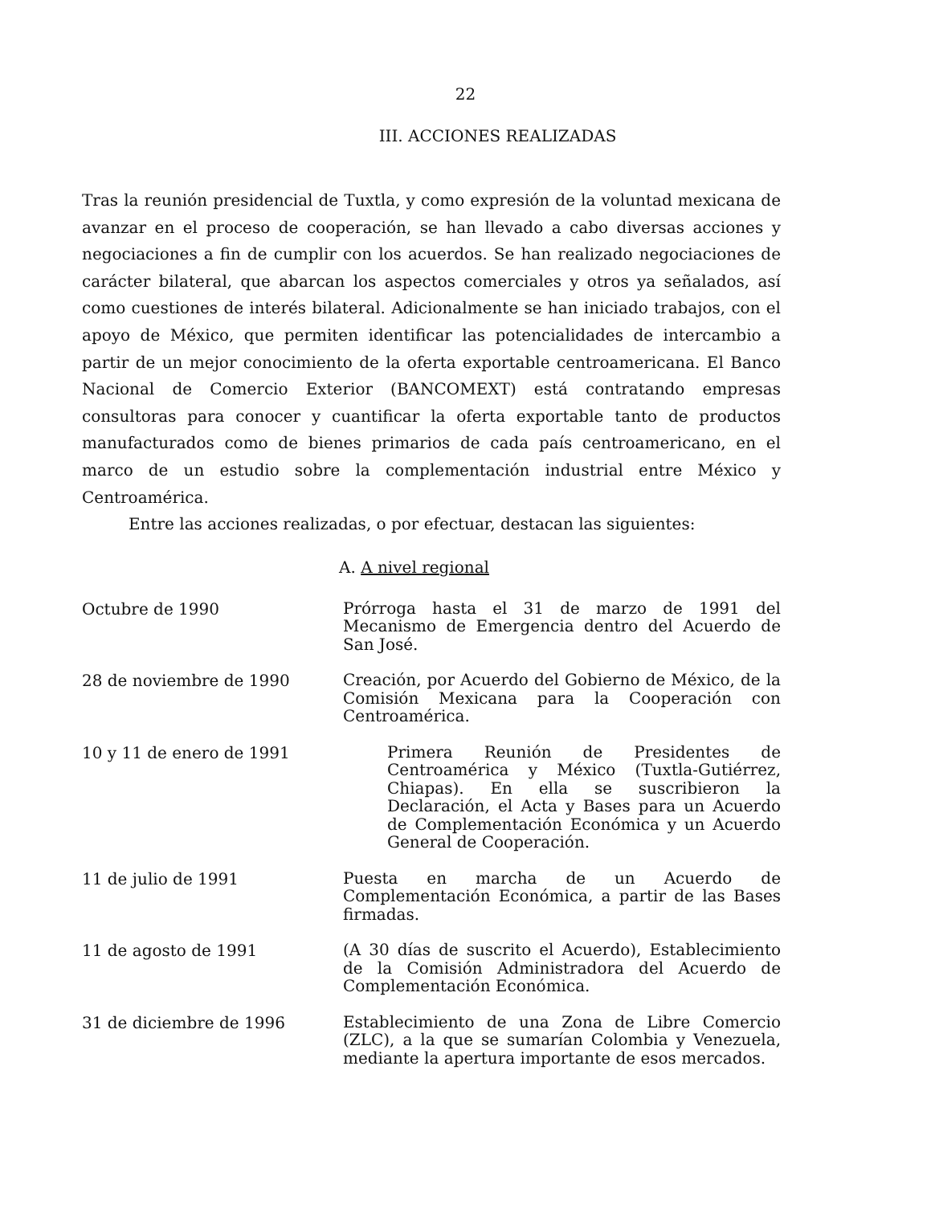22
III. ACCIONES REALIZADAS
Tras la reunión presidencial de Tuxtla, y como expresión de la voluntad mexicana de avanzar en el proceso de cooperación, se han llevado a cabo diversas acciones y negociaciones a fin de cumplir con los acuerdos. Se han realizado negociaciones de carácter bilateral, que abarcan los aspectos comerciales y otros ya señalados, así como cuestiones de interés bilateral. Adicionalmente se han iniciado trabajos, con el apoyo de México, que permiten identificar las potencialidades de intercambio a partir de un mejor conocimiento de la oferta exportable centroamericana. El Banco Nacional de Comercio Exterior (BANCOMEXT) está contratando empresas consultoras para conocer y cuantificar la oferta exportable tanto de productos manufacturados como de bienes primarios de cada país centroamericano, en el marco de un estudio sobre la complementación industrial entre México y Centroamérica.
Entre las acciones realizadas, o por efectuar, destacan las siguientes:
A. A nivel regional
Octubre de 1990
Prórroga hasta el 31 de marzo de 1991 del Mecanismo de Emergencia dentro del Acuerdo de San José.
28 de noviembre de 1990
Creación, por Acuerdo del Gobierno de México, de la Comisión Mexicana para la Cooperación con Centroamérica.
10 y 11 de enero de 1991
Primera Reunión de Presidentes de Centroamérica y México (Tuxtla-Gutiérrez, Chiapas). En ella se suscribieron la Declaración, el Acta y Bases para un Acuerdo de Complementación Económica y un Acuerdo General de Cooperación.
11 de julio de 1991
Puesta en marcha de un Acuerdo de Complementación Económica, a partir de las Bases firmadas.
11 de agosto de 1991
(A 30 días de suscrito el Acuerdo), Establecimiento de la Comisión Administradora del Acuerdo de Complementación Económica.
31 de diciembre de 1996
Establecimiento de una Zona de Libre Comercio (ZLC), a la que se sumarían Colombia y Venezuela, mediante la apertura importante de esos mercados.